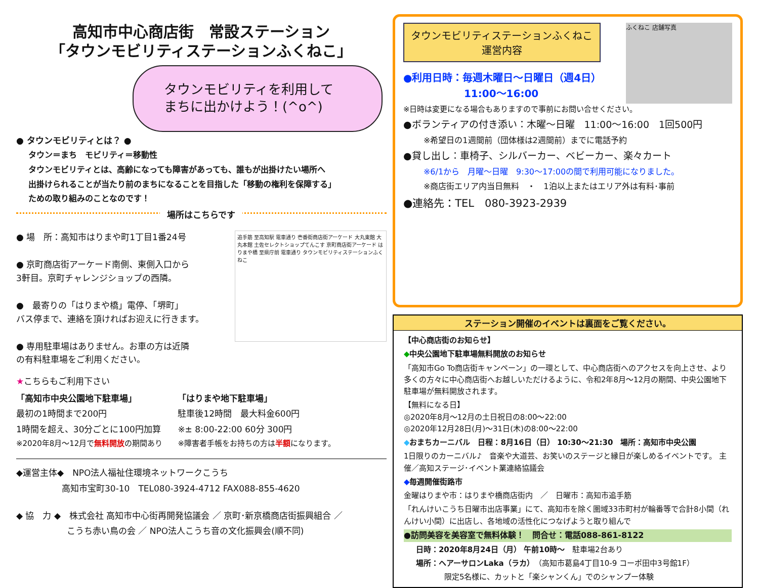高知市中心商店街　常設ステーション
「タウンモビリティステーションふくねこ」
タウンモビリティを利用して
まちに出かけよう！(^o^)
● タウンモビリティとは？ ●
タウン＝まち　モビリティ＝移動性
タウンモビリティとは、高齢になっても障害があっても、誰もが出掛けたい場所へ
出掛けられることが当たり前のまちになることを目指した「移動の権利を保障する」
ための取り組みのことなのです！
場所はこちらです
追手筋 至高知駅 電車通り 壱番街商店街アーケード 大丸東館 大丸本館 土佐セレクトショップてんこす 京町商店街アーケード はりまや橋 至県庁前 電車通り タウンモビリティステーションふくねこ
● 場　所：高知市はりまや町1丁目1番24号
● 京町商店街アーケード南側、東側入口から
3軒目。京町チャレンジショップの西隣。
●　最寄りの「はりまや橋」電停、「堺町」
バス停まで、連絡を頂ければお迎えに行きます。
● 専用駐車場はありません。お車の方は近隣
の有料駐車場をご利用ください。
★こちらもご利用下さい
「高知市中央公園地下駐車場」
最初の1時間まで200円
1時間を超え、30分ごとに100円加算
※2020年8月～12月で無料開放の期間あり
「はりまや地下駐車場」
駐車後12時間　最大料金600円
※± 8:00-22:00 60分 300円
※障害者手帳をお持ちの方は半額になります。
◆運営主体◆　NPO法人福祉住環境ネットワークこうち
高知市宝町30-10　TEL080-3924-4712 FAX088-855-4620
◆ 協　力 ◆　株式会社 高知市中心街再開発協議会 ／ 京町･新京橋商店街振興組合 ／
こうち赤い鳥の会 ／ NPO法人こうち音の文化振興会(順不同)
ふくねこ 店舗写真
タウンモビリティステーションふくねこ
運営内容
●利用日時：毎週木曜日～日曜日（週4日）
11:00～16:00
※日時は変更になる場合もありますので事前にお問い合せください。
●ボランティアの付き添い：木曜～日曜　11:00～16:00　1回500円
※希望日の1週間前（団体様は2週間前）までに電話予約
●貸し出し：車椅子、シルバーカー、ベビーカー、楽々カート
※6/1から　月曜～日曜　9:30～17:00の間で利用可能になりました。
※商店街エリア内当日無料　・　1泊以上またはエリア外は有料･事前
●連絡先：TEL　080-3923-2939
ステーション開催のイベントは裏面をご覧ください。
【中心商店街のお知らせ】
◆中央公園地下駐車場無料開放のお知らせ
「高知市Go To商店街キャンペーン」の一環として、中心商店街へのアクセスを向上させ、より多くの方々に中心商店街へお越しいただけるように、令和2年8月～12月の期間、中央公園地下駐車場が無料開放されます。
【無料になる日】
◎2020年8月～12月の土日祝日の8:00～22:00
◎2020年12月28日(月)～31日(木)の8:00～22:00
◆おまちカーニバル　日程：8月16日（日） 10:30～21:30　場所：高知市中央公園
1日限りのカーニバル♪　音楽や大道芸、お笑いのステージと縁日が楽しめるイベントです。 主催／高知ステージ･イベント業連絡協議会
◆毎週開催街路市
金曜はりまや市：はりまや橋商店街内　／　日曜市：高知市追手筋
「れんけいこうち日曜市出店事業」にて、高知市を除く圏域33市町村が輪番等で合計8小間（れんけい小間）に出店し、各地域の活性化につなげようと取り組んで
●訪問美容を美容室で無料体験！　問合せ：電話088-861-8122
日時：2020年8月24日（月） 午前10時～　駐車場2台あり
場所：ヘアーサロンLaka（ラカ）（高知市葛島4丁目10-9 コーポ田中3号館1F）
限定5名様に、カットと「楽シャンくん」でのシャンプー体験